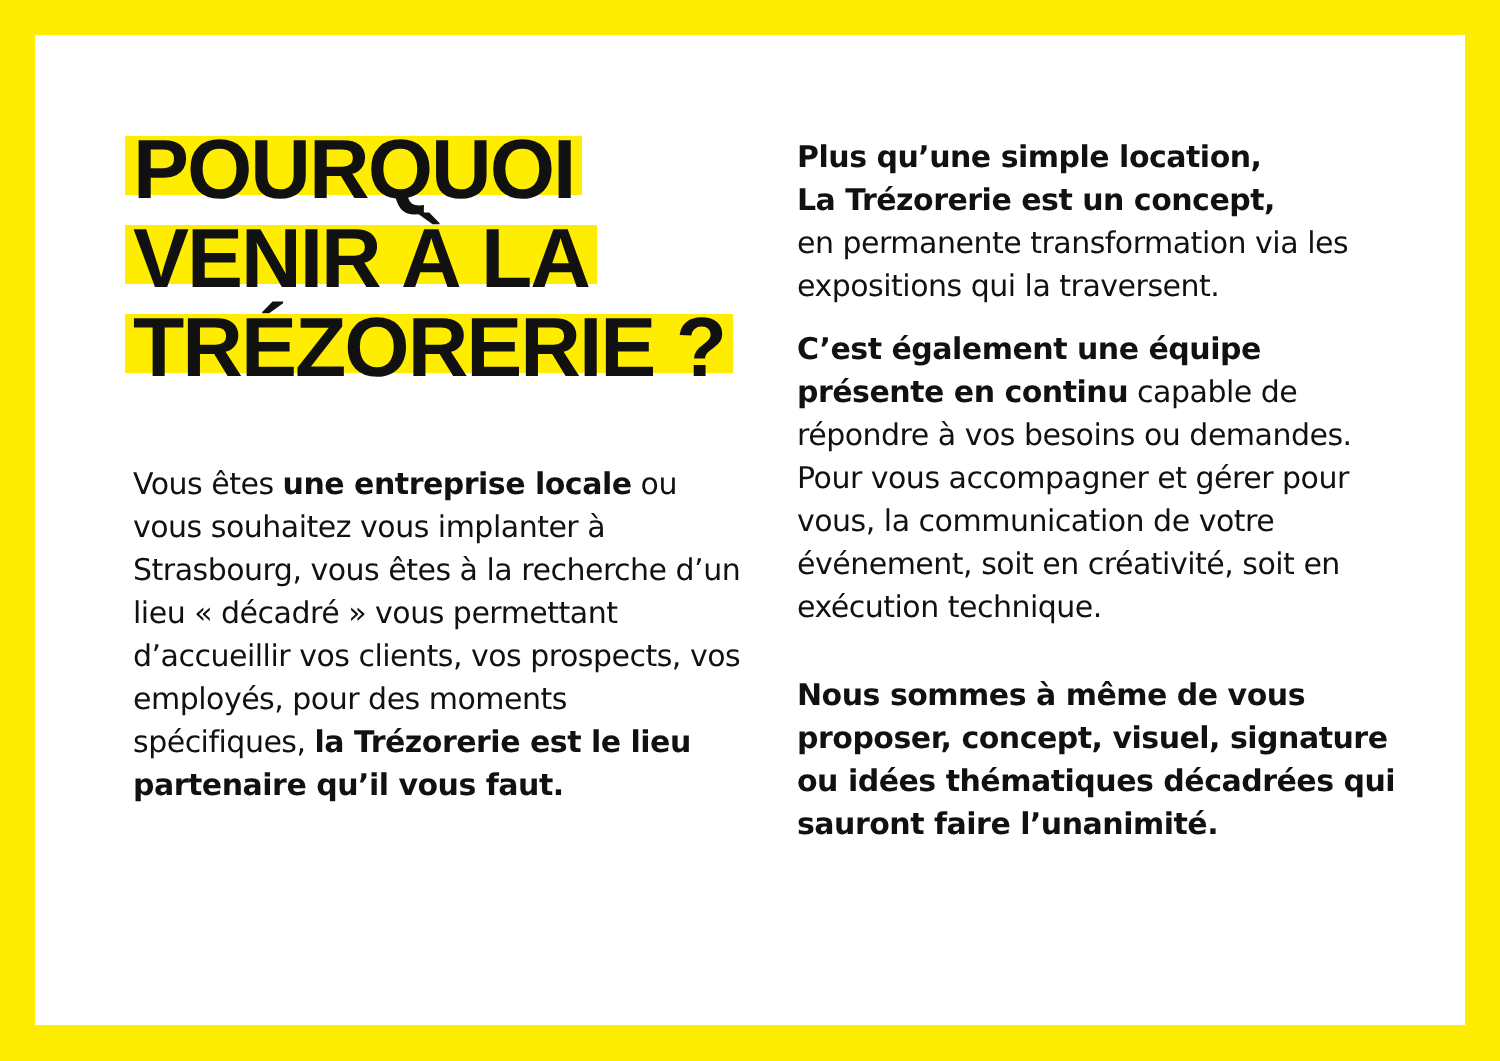POURQUOI
VENIR À LA
TRÉZORERIE ?
Vous êtes une entreprise locale ou vous souhaitez vous implanter à Strasbourg, vous êtes à la recherche d’un lieu « décadré » vous permettant d’accueillir vos clients, vos prospects, vos employés, pour des moments spécifiques, la Trézorerie est le lieu partenaire qu’il vous faut.
Plus qu’une simple location,
La Trézorerie est un concept,
en permanente transformation via les expositions qui la traversent.
C’est également une équipe présente en continu capable de répondre à vos besoins ou demandes. Pour vous accompagner et gérer pour vous, la communication de votre événement, soit en créativité, soit en exécution technique.
Nous sommes à même de vous proposer, concept, visuel, signature ou idées thématiques décadrées qui sauront faire l’unanimité.